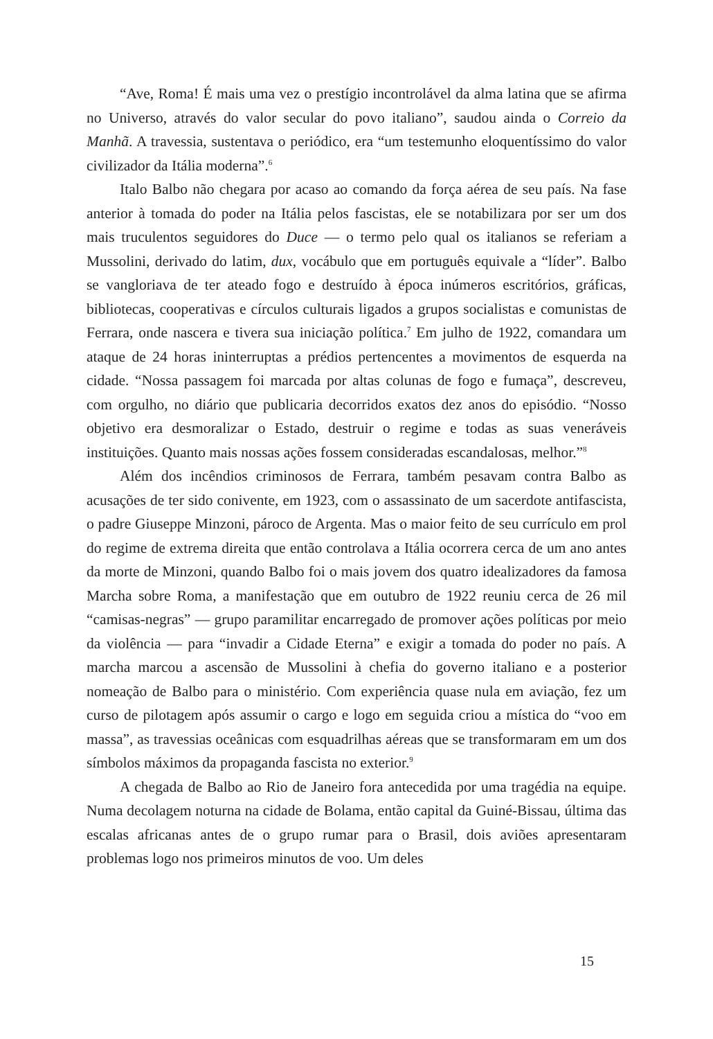“Ave, Roma! É mais uma vez o prestígio incontrolável da alma latina que se afirma no Universo, através do valor secular do povo italiano”, saudou ainda o Correio da Manhã. A travessia, sustentava o periódico, era “um testemunho eloquentíssimo do valor civilizador da Itália moderna”.<sup>6</sup>
Italo Balbo não chegara por acaso ao comando da força aérea de seu país. Na fase anterior à tomada do poder na Itália pelos fascistas, ele se notabilizara por ser um dos mais truculentos seguidores do Duce — o termo pelo qual os italianos se referiam a Mussolini, derivado do latim, dux, vocábulo que em português equivale a “líder”. Balbo se vangloriava de ter ateado fogo e destruído à época inúmeros escritórios, gráficas, bibliotecas, cooperativas e círculos culturais ligados a grupos socialistas e comunistas de Ferrara, onde nascera e tivera sua iniciação política.<sup>7</sup> Em julho de 1922, comandara um ataque de 24 horas ininterruptas a prédios pertencentes a movimentos de esquerda na cidade. “Nossa passagem foi marcada por altas colunas de fogo e fumaça”, descreveu, com orgulho, no diário que publicaria decorridos exatos dez anos do episódio. “Nosso objetivo era desmoralizar o Estado, destruir o regime e todas as suas veneráveis instituições. Quanto mais nossas ações fossem consideradas escandalosas, melhor.”<sup>8</sup>
Além dos incêndios criminosos de Ferrara, também pesavam contra Balbo as acusações de ter sido conivente, em 1923, com o assassinato de um sacerdote antifascista, o padre Giuseppe Minzoni, pároco de Argenta. Mas o maior feito de seu currículo em prol do regime de extrema direita que então controlava a Itália ocorrera cerca de um ano antes da morte de Minzoni, quando Balbo foi o mais jovem dos quatro idealizadores da famosa Marcha sobre Roma, a manifestação que em outubro de 1922 reuniu cerca de 26 mil “camisas-negras” — grupo paramilitar encarregado de promover ações políticas por meio da violência — para “invadir a Cidade Eterna” e exigir a tomada do poder no país. A marcha marcou a ascensão de Mussolini à chefia do governo italiano e a posterior nomeação de Balbo para o ministério. Com experiência quase nula em aviação, fez um curso de pilotagem após assumir o cargo e logo em seguida criou a mística do “voo em massa”, as travessias oceânicas com esquadrilhas aéreas que se transformaram em um dos símbolos máximos da propaganda fascista no exterior.<sup>9</sup>
A chegada de Balbo ao Rio de Janeiro fora antecedida por uma tragédia na equipe. Numa decolagem noturna na cidade de Bolama, então capital da Guiné-Bissau, última das escalas africanas antes de o grupo rumar para o Brasil, dois aviões apresentaram problemas logo nos primeiros minutos de voo. Um deles
15